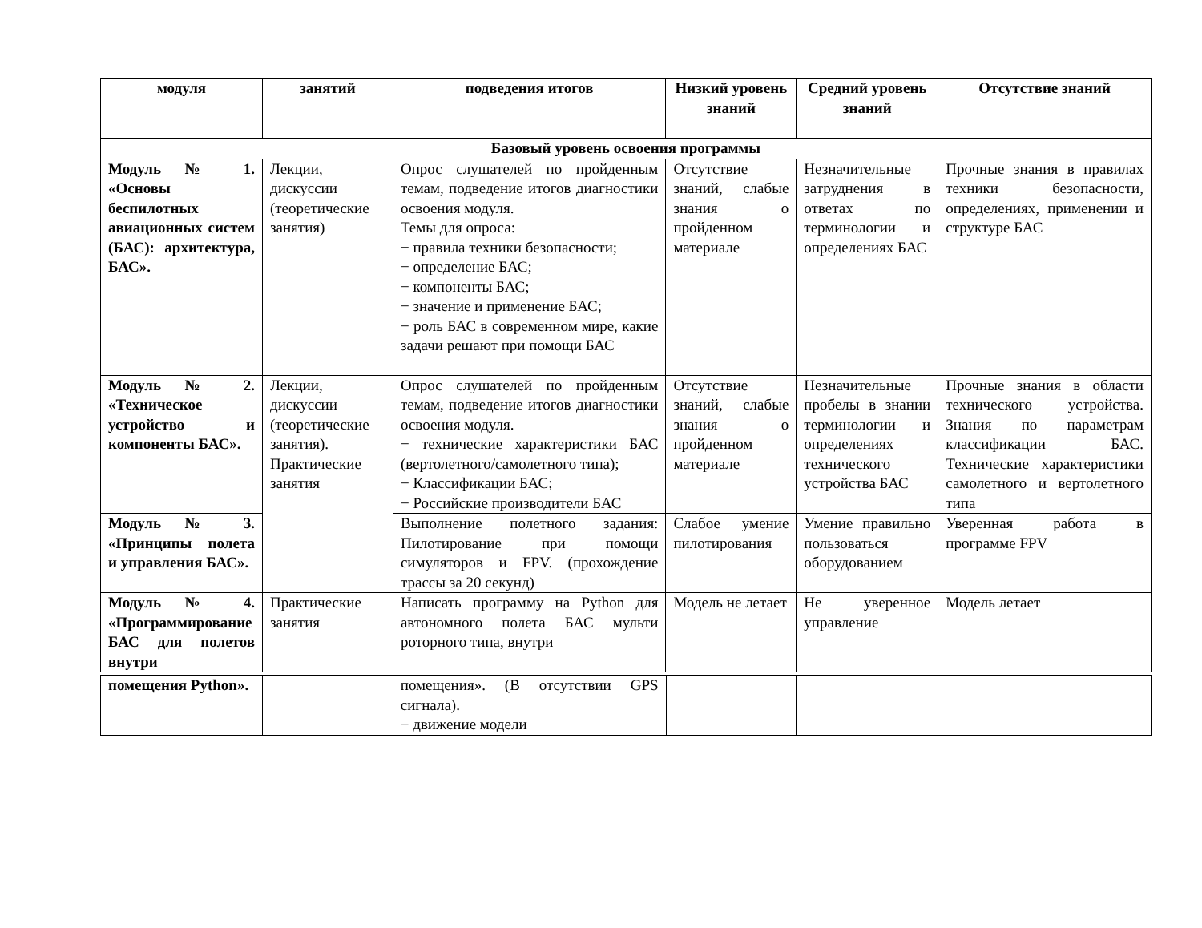| модуля | занятий | подведения итогов | Низкий уровень знаний | Средний уровень знаний | Отсутствие знаний |
| --- | --- | --- | --- | --- | --- |
| Базовый уровень освоения программы | | | | | |
| Модуль № 1. «Основы беспилотных авиационных систем (БАС): архитектура, БАС». | Лекции, дискуссии (теоретические занятия) | Опрос слушателей по пройденным темам, подведение итогов диагностики освоения модуля. Темы для опроса: − правила техники безопасности; − определение БАС; − компоненты БАС; − значение и применение БАС; − роль БАС в современном мире, какие задачи решают при помощи БАС | Отсутствие знаний, слабые знания о пройденном материале | Незначительные затруднения в ответах по терминологии и определениях БАС | Прочные знания в правилах техники безопасности, определениях, применении и структуре БАС |
| Модуль № 2. «Техническое устройство и компоненты БАС». | Лекции, дискуссии (теоретические занятия). Практические занятия | Опрос слушателей по пройденным темам, подведение итогов диагностики освоения модуля. − технические характеристики БАС (вертолетного/самолетного типа); − Классификации БАС; − Российские производители БАС | Отсутствие знаний, слабые знания о пройденном материале | Незначительные пробелы в знании терминологии и определениях технического устройства БАС | Прочные знания в области технического устройства. Знания по параметрам классификации БАС. Технические характеристики самолетного и вертолетного типа |
| Модуль № 3. «Принципы полета и управления БАС». | | Выполнение полетного задания: Пилотирование при помощи симуляторов и FPV. (прохождение трассы за 20 секунд) | Слабое умение пилотирования | Умение правильно пользоваться оборудованием | Уверенная работа в программе FPV |
| Модуль № 4. «Программирование БАС для полетов внутри | Практические занятия | Написать программу на Python для автономного полета БАС мульти роторного типа, внутри | Модель не летает | Не уверенное управление | Модель летает |
| помещения Python». | | помещения». (В отсутствии GPS сигнала). − движение модели | | | |